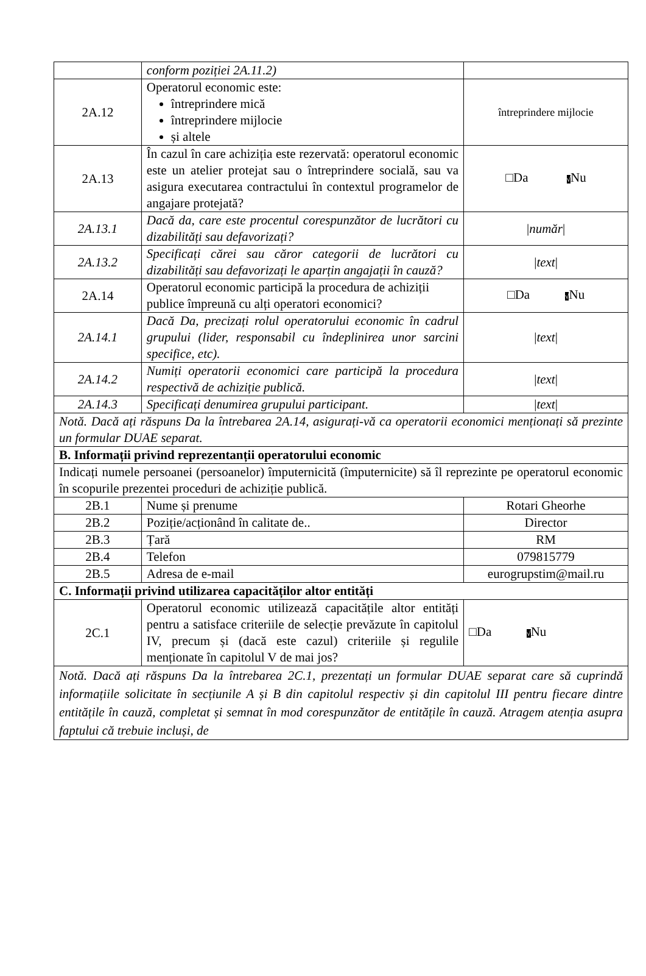| | conform poziției 2A.11.2) | |
| 2A.12 | Operatorul economic este: întreprindere mică întreprindere mijlocie și altele | întreprindere mijlocie |
| 2A.13 | În cazul în care achiziția este rezervată: operatorul economic este un atelier protejat sau o întreprindere socială, sau va asigura executarea contractului în contextul programelor de angajare protejată? | □Da √ Nu |
| 2A.13.1 | Dacă da, care este procentul corespunzător de lucrători cu dizabilități sau defavorizați? | / număr / |
| 2A.13.2 | Specificați cărei sau căror categorii de lucrători cu dizabilități sau defavorizați le aparțin angajații în cauză? | / text / |
| 2A.14 | Operatorul economic participă la procedura de achiziții publice împreună cu alți operatori economici? | □Da √ Nu |
| 2A.14.1 | Dacă Da, precizați rolul operatorului economic în cadrul grupului (lider, responsabil cu îndeplinirea unor sarcini specifice, etc). | / text / |
| 2A.14.2 | Numiți operatorii economici care participă la procedura respectivă de achiziție publică. | / text / |
| 2A.14.3 | Specificați denumirea grupului participant. | / text / |
| Notă. Dacă ați răspuns Da la întrebarea 2A.14, asigurați-vă ca operatorii economici menționați să prezinte un formular DUAE separat. | | |
| B. Informații privind reprezentanții operatorului economic | | |
| Indicați numele persoanei (persoanelor) împuternicită (împuternicite) să îl reprezinte pe operatorul economic în scopurile prezentei proceduri de achiziție publică. | | |
| 2B.1 | Nume și prenume | Rotari Gheorhe |
| 2B.2 | Poziție/acționând în calitate de.. | Director |
| 2B.3 | Țară | RM |
| 2B.4 | Telefon | 079815779 |
| 2B.5 | Adresa de e-mail | eurogrupstim@mail.ru |
| C. Informații privind utilizarea capacităților altor entități | | |
| 2C.1 | Operatorul economic utilizează capacitățile altor entități pentru a satisface criteriile de selecție prevăzute în capitolul IV, precum și (dacă este cazul) criteriile și regulile menționate în capitolul V de mai jos? | □Da √ Nu |
| Notă. Dacă ați răspuns Da la întrebarea 2C.1, prezentați un formular DUAE separat care să cuprindă informațiile solicitate în secțiunile A și B din capitolul respectiv și din capitolul III pentru fiecare dintre entitățile în cauză, completat și semnat în mod corespunzător de entitățile în cauză. Atragem atenția asupra faptului că trebuie incluși, de | | |